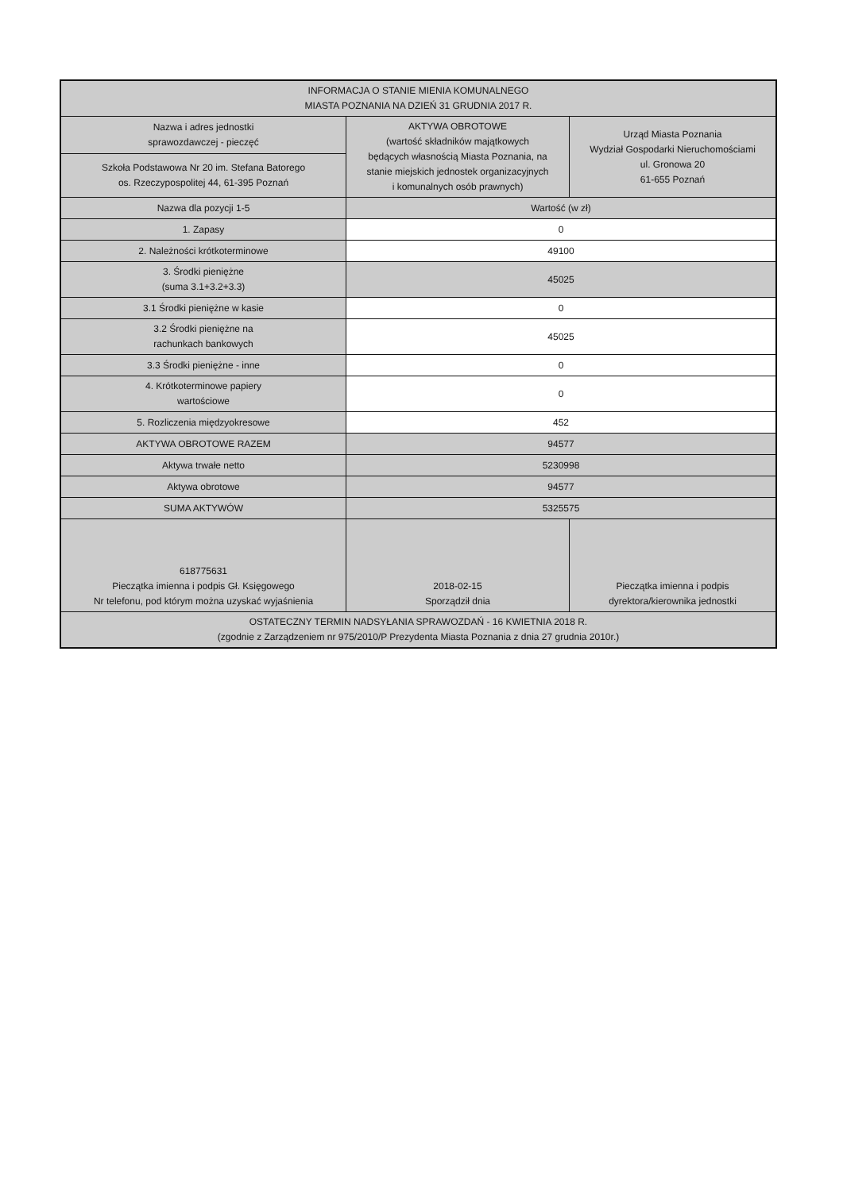| INFORMACJA O STANIE MIENIA KOMUNALNEGO MIASTA POZNANIA NA DZIEŃ 31 GRUDNIA 2017 R. | | |
| Nazwa i adres jednostki sprawozdawczej - pieczęć | AKTYWA OBROTOWE (wartość składników majątkowych będących własnością Miasta Poznania, na stanie miejskich jednostek organizacyjnych i komunalnych osób prawnych) | Urząd Miasta Poznania Wydział Gospodarki Nieruchomościami ul. Gronowa 20 61-655 Poznań |
| Szkoła Podstawowa Nr 20 im. Stefana Batorego os. Rzeczypospolitej 44, 61-395 Poznań | | |
| Nazwa dla pozycji 1-5 | Wartość (w zł) | |
| 1. Zapasy | 0 | |
| 2. Należności krótkoterminowe | 49100 | |
| 3. Środki pieniężne (suma 3.1+3.2+3.3) | 45025 | |
| 3.1 Środki pieniężne w kasie | 0 | |
| 3.2 Środki pieniężne na rachunkach bankowych | 45025 | |
| 3.3 Środki pieniężne - inne | 0 | |
| 4. Krótkoterminowe papiery wartościowe | 0 | |
| 5. Rozliczenia międzyokresowe | 452 | |
| AKTYWA OBROTOWE RAZEM | 94577 | |
| Aktywa trwałe netto | 5230998 | |
| Aktywa obrotowe | 94577 | |
| SUMA AKTYWÓW | 5325575 | |
| 618775631 Pieczątka imienna i podpis Gł. Księgowego Nr telefonu, pod którym można uzyskać wyjaśnienia | 2018-02-15 Sporządził dnia | Pieczątka imienna i podpis dyrektora/kierownika jednostki |
| OSTATECZNY TERMIN NADSYŁANIA SPRAWOZDAŃ - 16 KWIETNIA 2018 R. (zgodnie z Zarządzeniem nr 975/2010/P Prezydenta Miasta Poznania z dnia 27 grudnia 2010r.) | | |